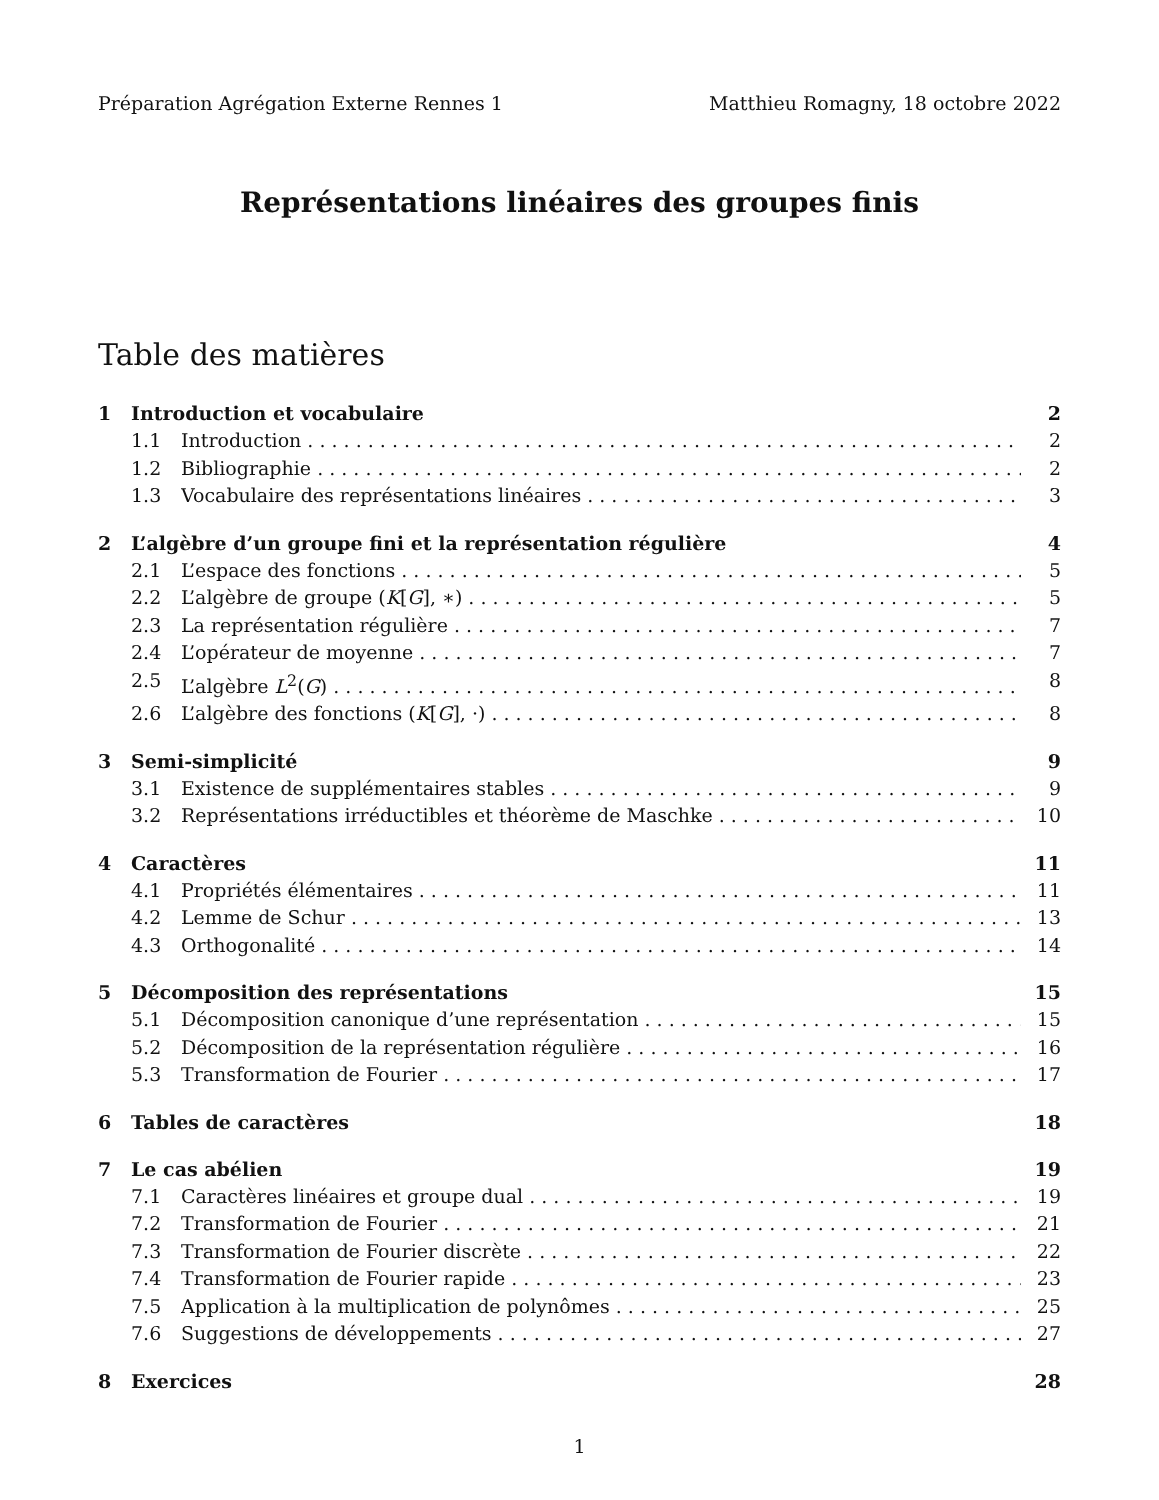Préparation Agrégation Externe Rennes 1 Matthieu Romagny, 18 octobre 2022
Représentations linéaires des groupes finis
Table des matières
1 Introduction et vocabulaire 2
1.1 Introduction 2
1.2 Bibliographie 2
1.3 Vocabulaire des représentations linéaires 3
2 L’algèbre d’un groupe fini et la représentation régulière 4
2.1 L’espace des fonctions 5
2.2 L’algèbre de groupe (K[G], ∗) 5
2.3 La représentation régulière 7
2.4 L’opérateur de moyenne 7
2.5 L’algèbre L<sup>2</sup>(G) 8
2.6 L’algèbre des fonctions (K[G], ·) 8
3 Semi-simplicité 9
3.1 Existence de supplémentaires stables 9
3.2 Représentations irréductibles et théorème de Maschke 10
4 Caractères 11
4.1 Propriétés élémentaires 11
4.2 Lemme de Schur 13
4.3 Orthogonalité 14
5 Décomposition des représentations 15
5.1 Décomposition canonique d’une représentation 15
5.2 Décomposition de la représentation régulière 16
5.3 Transformation de Fourier 17
6 Tables de caractères 18
7 Le cas abélien 19
7.1 Caractères linéaires et groupe dual 19
7.2 Transformation de Fourier 21
7.3 Transformation de Fourier discrète 22
7.4 Transformation de Fourier rapide 23
7.5 Application à la multiplication de polynômes 25
7.6 Suggestions de développements 27
8 Exercices 28
1